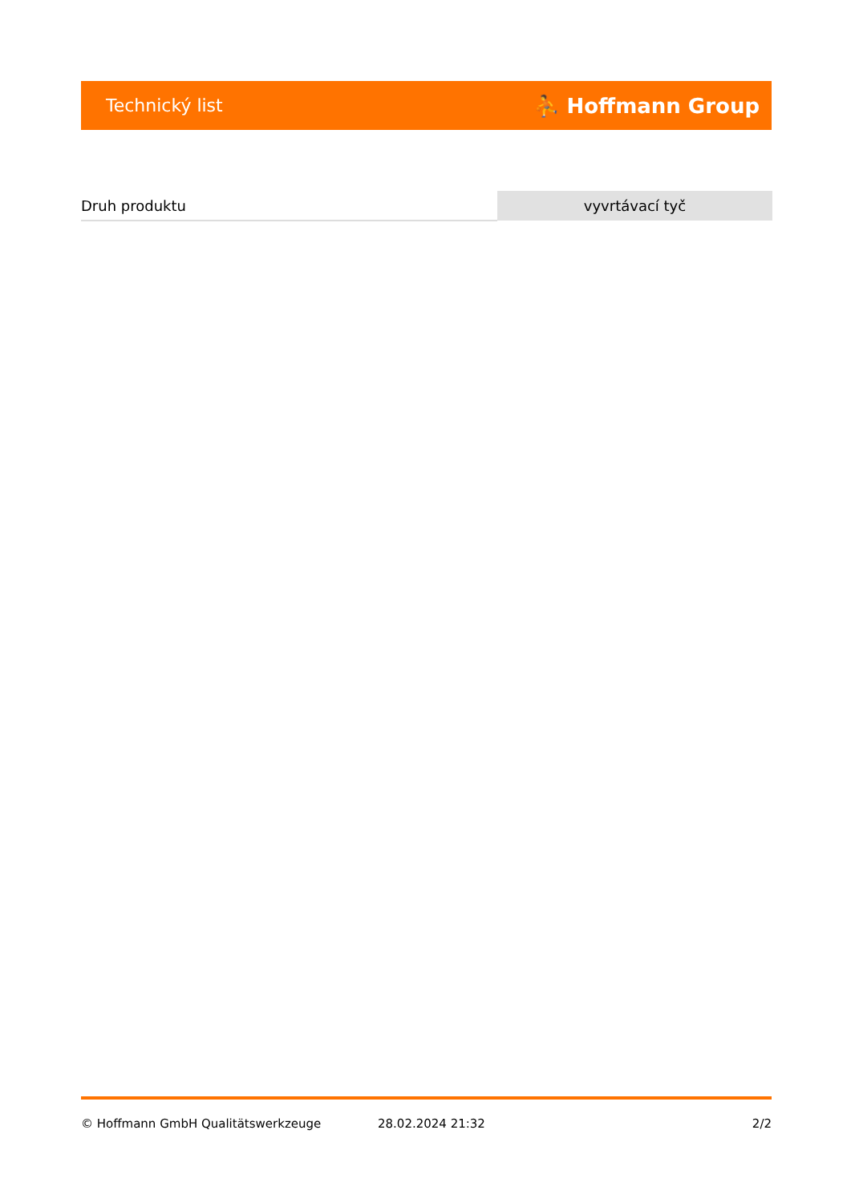Technický list ⛹ Hoffmann Group
| Druh produktu | vyvrtávací tyč |
© Hoffmann GmbH Qualitätswerkzeuge 28.02.2024 21:32 2/2